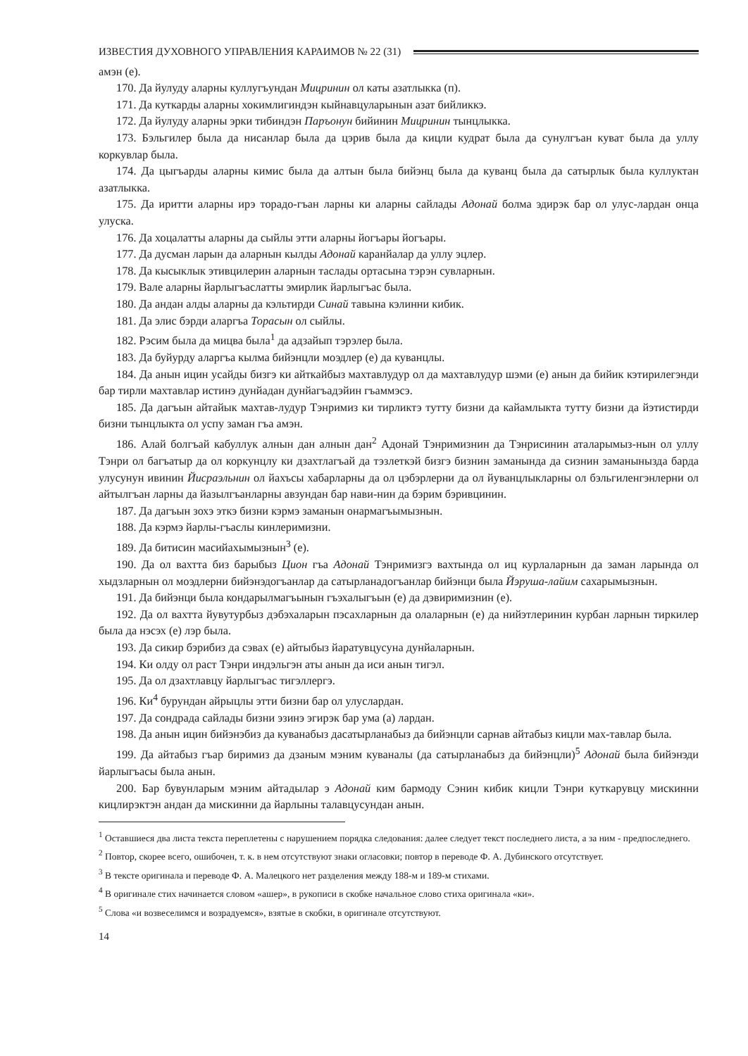ИЗВЕСТИЯ ДУХОВНОГО УПРАВЛЕНИЯ КАРАИМОВ № 22 (31)
амэн (е).
170. Да йулуду аларны куллугъундан Мицринин ол каты азатлыкка (п).
171. Да куткарды аларны хокимлигиндэн кыйнавцуларынын азат бийликкэ.
172. Да йулуду аларны эрки тибиндэн Паръонун бийинин Мицринин тынцлыкка.
173. Бэльгилер была да нисанлар была да цэрив была да кицли кудрат была да сунулгъан куват была да уллу коркувлар была.
174. Да цыгъарды аларны кимис была да алтын была бийэнц была да куванц была да сатырлык была куллуктан азатлыкка.
175. Да иритти аларны ирэ торадо-гъан ларны ки аларны сайлады Адонай болма эдирэк бар ол улус-лардан онца улуска.
176. Да хоцалатты аларны да сыйлы этти аларны йогъары йогъары.
177. Да дусман ларын да аларнын кылды Адонай каранйалар да уллу эцлер.
178. Да кысыклык этивцилерин аларнын таслады ортасына тэрэн сувларнын.
179. Вале аларны йарлыгъаслатты эмирлик йарлыгъас была.
180. Да андан алды аларны да кэльтирди Синай тавына кэлинни кибик.
181. Да элис бэрди аларгъа Торасын ол сыйлы.
182. Рэсим была да мицва была<sup>1</sup> да адзайып тэрэлер была.
183. Да буйурду аларгъа кылма бийэнцли моэдлер (е) да куванцлы.
184. Да анын ицин усайды бизгэ ки айткайбыз махтавлудур ол да махтавлудур шэми (е) анын да бийик кэтирилегэнди бар тирли махтавлар истинэ дунйадан дунйагъадэйин гъаммэсэ.
185. Да дагъын айтайык махтав-лудур Тэнримиз ки тирликтэ тутту бизни да кайамлыкта тутту бизни да йэтистирди бизни тынцлыкта ол успу заман гъа амэн.
186. Алай болгъай кабуллук алнын дан алнын дан<sup>2</sup> Адонай Тэнримизнин да Тэнрисинин аталарымыз-нын ол уллу Тэнри ол багъатыр да ол коркунцлу ки дзахтлагъай да тэзлеткэй бизгэ бизнин заманында да сизнин заманынызда барда улусунун ивинин Йисраэльнин ол йахъсы хабарларны да ол цэбэрлерни да ол йуванцлыкларны ол бэльгиленгэнлерни ол айтылгъан ларны да йазылгъанларны авзундан бар нави-нин да бэрим бэривцинин.
187. Да дагъын зохэ эткэ бизни кэрмэ заманын онармагъымызнын.
188. Да кэрмэ йарлы-гъаслы кинлеримизни.
189. Да битисин масийахымызнын<sup>3</sup> (е).
190. Да ол вахтта биз барыбыз Цион гъа Адонай Тэнримизгэ вахтында ол иц курлаларнын да заман ларында ол хыдзларнын ол моэдлерни бийэнэдогъанлар да сатырланадогъанлар бийэнци была Йэруша-лайим сахарымызнын.
191. Да бийэнци была кондарылмагъынын гъэхалыгъын (е) да дэвиримизнин (е).
192. Да ол вахтта йувутурбыз дэбэхаларын пэсахларнын да олаларнын (е) да нийэтлеринин курбан ларнын тиркилер была да нэсэх (е) лэр была.
193. Да сикир бэрибиз да сэвах (е) айтыбыз йаратувцусуна дунйаларнын.
194. Ки олду ол раст Тэнри индэльгэн аты анын да иси анын тигэл.
195. Да ол дзахтлавцу йарлыгъас тигэллергэ.
196. Ки<sup>4</sup> бурундан айрыцлы этти бизни бар ол улуслардан.
197. Да сондрада сайлады бизни эзинэ эгирэк бар ума (а) лардан.
198. Да анын ицин бийэнэбиз да куванабыз дасатырланабыз да бийэнцли сарнав айтабыз кицли мах-тавлар была.
199. Да айтабыз гъар биримиз да дзаным мэним куваналы (да сатырланабыз да бийэнцли)<sup>5</sup> Адонай была бийэнэди йарлыгъасы была анын.
200. Бар бувунларым мэним айтадылар э Адонай ким бармоду Сэнин кибик кицли Тэнри куткарувцу мискинни кицлирэктэн андан да мискинни да йарлыны талавцусундан анын.
<sup>1</sup> Оставшиеся два листа текста переплетены с нарушением порядка следования: далее следует текст последнего листа, а за ним - предпоследнего.
<sup>2</sup> Повтор, скорее всего, ошибочен, т. к. в нем отсутствуют знаки огласовки; повтор в переводе Ф. А. Дубинского отсутствует.
<sup>3</sup> В тексте оригинала и переводе Ф. А. Малецкого нет разделения между 188-м и 189-м стихами.
<sup>4</sup> В оригинале стих начинается словом «ашер», в рукописи в скобке начальное слово стиха оригинала «ки».
<sup>5</sup> Слова «и возвеселимся и возрадуемся», взятые в скобки, в оригинале отсутствуют.
14